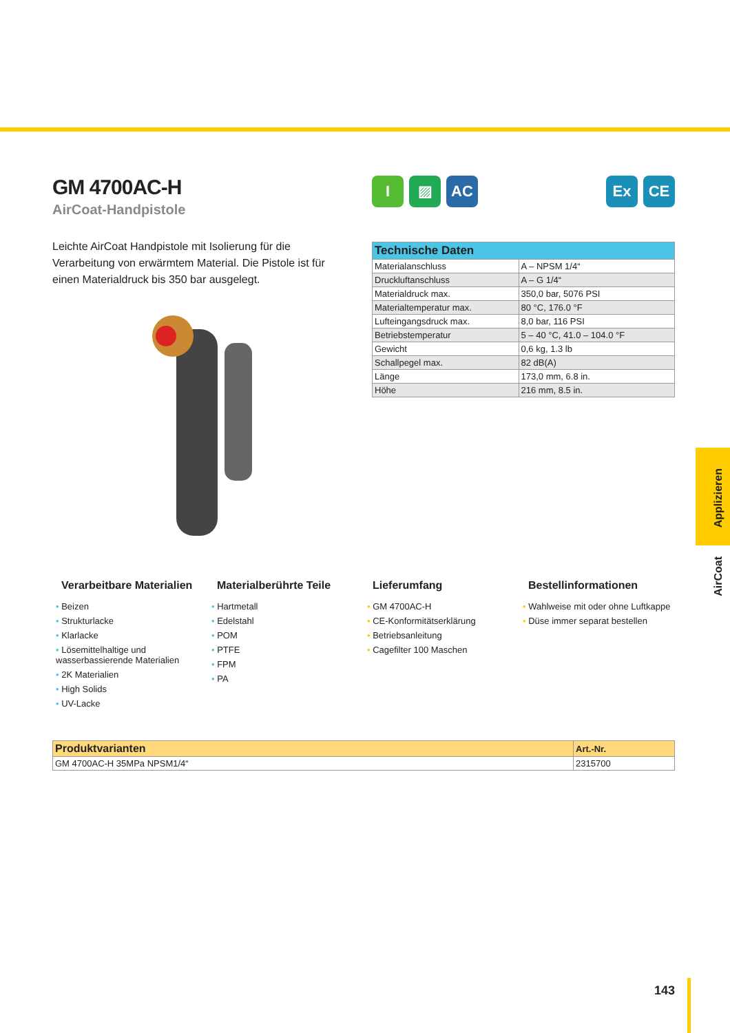GM 4700AC-H
AirCoat-Handpistole
Leichte AirCoat Handpistole mit Isolierung für die Verarbeitung von erwärmtem Material. Die Pistole ist für einen Materialdruck bis 350 bar ausgelegt.
I ▨ AC Ex CE
| Technische Daten | |
| --- | --- |
| Materialanschluss | A – NPSM 1/4“ |
| Druckluftanschluss | A – G 1/4“ |
| Materialdruck max. | 350,0 bar, 5076 PSI |
| Materialtemperatur max. | 80 °C, 176.0 °F |
| Lufteingangsdruck max. | 8,0 bar, 116 PSI |
| Betriebstemperatur | 5 – 40 °C, 41.0 – 104.0 °F |
| Gewicht | 0,6 kg, 1.3 lb |
| Schallpegel max. | 82 dB(A) |
| Länge | 173,0 mm, 6.8 in. |
| Höhe | 216 mm, 8.5 in. |
Verarbeitbare Materialien
• Beizen
• Strukturlacke
• Klarlacke
• Lösemittelhaltige und wasserbassierende Materialien
• 2K Materialien
• High Solids
• UV-Lacke
Materialberührte Teile
• Hartmetall
• Edelstahl
• POM
• PTFE
• FPM
• PA
Lieferumfang
• GM 4700AC-H
• CE-Konformitätserklärung
• Betriebsanleitung
• Cagefilter 100 Maschen
Bestellinformationen
• Wahlweise mit oder ohne Luftkappe
• Düse immer separat bestellen
| Produktvarianten | Art.-Nr. |
| --- | --- |
| GM 4700AC-H 35MPa NPSM1/4“ | 2315700 |
Applizieren
AirCoat
143